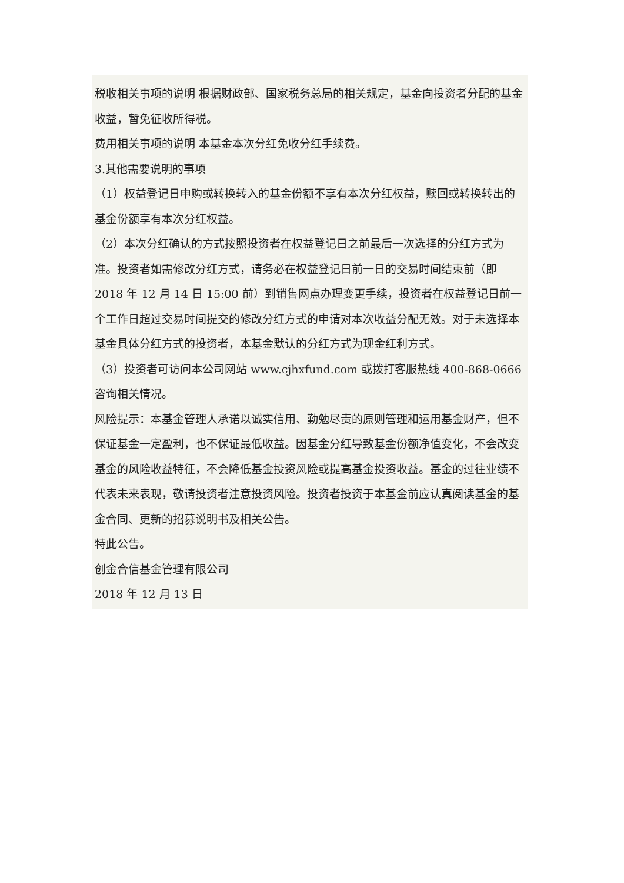税收相关事项的说明 根据财政部、国家税务总局的相关规定，基金向投资者分配的基金收益，暂免征收所得税。
费用相关事项的说明 本基金本次分红免收分红手续费。
3.其他需要说明的事项
（1）权益登记日申购或转换转入的基金份额不享有本次分红权益，赎回或转换转出的基金份额享有本次分红权益。
（2）本次分红确认的方式按照投资者在权益登记日之前最后一次选择的分红方式为准。投资者如需修改分红方式，请务必在权益登记日前一日的交易时间结束前（即 2018 年 12 月 14 日 15:00 前）到销售网点办理变更手续，投资者在权益登记日前一个工作日超过交易时间提交的修改分红方式的申请对本次收益分配无效。对于未选择本基金具体分红方式的投资者，本基金默认的分红方式为现金红利方式。
（3）投资者可访问本公司网站 www.cjhxfund.com 或拨打客服热线 400-868-0666 咨询相关情况。
风险提示：本基金管理人承诺以诚实信用、勤勉尽责的原则管理和运用基金财产，但不保证基金一定盈利，也不保证最低收益。因基金分红导致基金份额净值变化，不会改变基金的风险收益特征，不会降低基金投资风险或提高基金投资收益。基金的过往业绩不代表未来表现，敬请投资者注意投资风险。投资者投资于本基金前应认真阅读基金的基金合同、更新的招募说明书及相关公告。
特此公告。
创金合信基金管理有限公司
2018 年 12 月 13 日